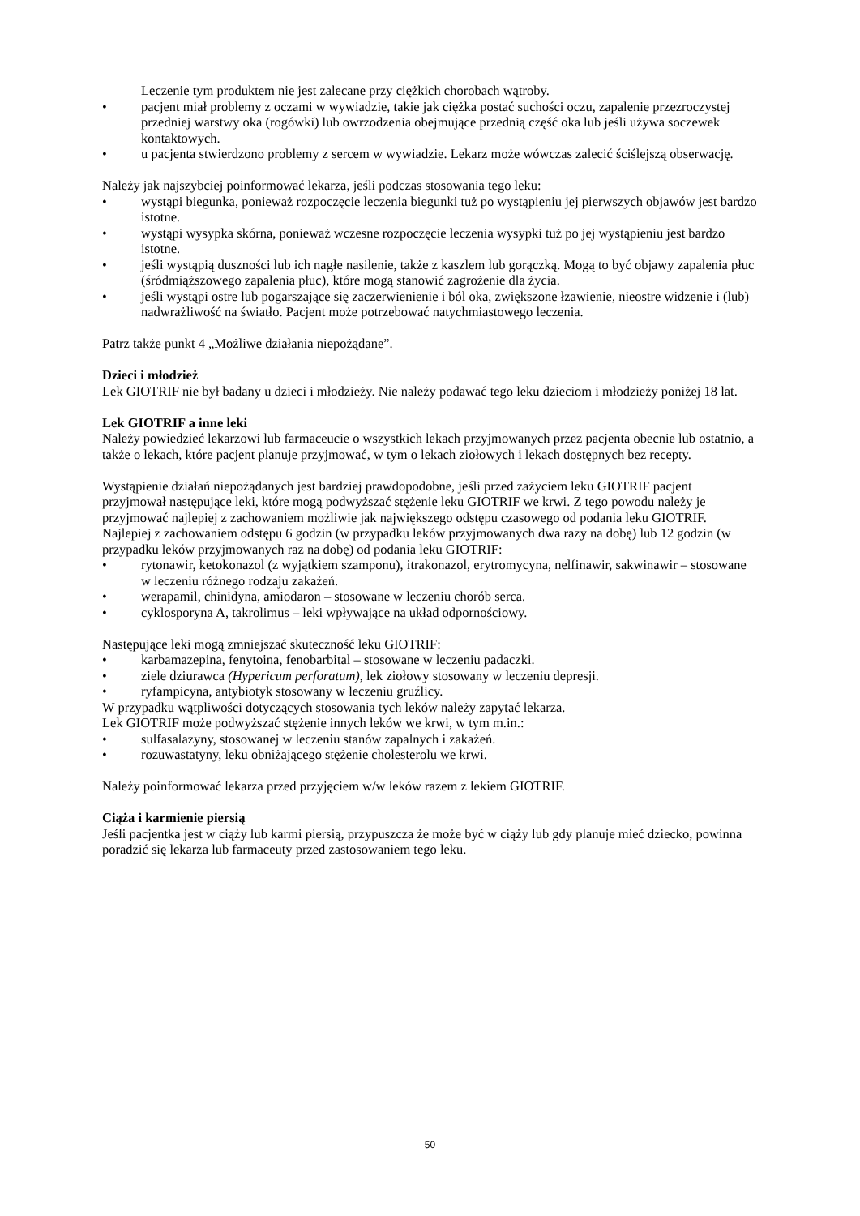Leczenie tym produktem nie jest zalecane przy ciężkich chorobach wątroby.
• pacjent miał problemy z oczami w wywiadzie, takie jak ciężka postać suchości oczu, zapalenie przezroczystej przedniej warstwy oka (rogówki) lub owrzodzenia obejmujące przednią część oka lub jeśli używa soczewek kontaktowych.
• u pacjenta stwierdzono problemy z sercem w wywiadzie. Lekarz może wówczas zalecić ściślejszą obserwację.
Należy jak najszybciej poinformować lekarza, jeśli podczas stosowania tego leku:
• wystąpi biegunka, ponieważ rozpoczęcie leczenia biegunki tuż po wystąpieniu jej pierwszych objawów jest bardzo istotne.
• wystąpi wysypka skórna, ponieważ wczesne rozpoczęcie leczenia wysypki tuż po jej wystąpieniu jest bardzo istotne.
• jeśli wystąpią duszności lub ich nagłe nasilenie, także z kaszlem lub gorączką. Mogą to być objawy zapalenia płuc (śródmiąższowego zapalenia płuc), które mogą stanowić zagrożenie dla życia.
• jeśli wystąpi ostre lub pogarszające się zaczerwienienie i ból oka, zwiększone łzawienie, nieostre widzenie i (lub) nadwrażliwość na światło. Pacjent może potrzebować natychmiastowego leczenia.
Patrz także punkt 4 „Możliwe działania niepożądane”.
Dzieci i młodzież
Lek GIOTRIF nie był badany u dzieci i młodzieży. Nie należy podawać tego leku dzieciom i młodzieży poniżej 18 lat.
Lek GIOTRIF a inne leki
Należy powiedzieć lekarzowi lub farmaceucie o wszystkich lekach przyjmowanych przez pacjenta obecnie lub ostatnio, a także o lekach, które pacjent planuje przyjmować, w tym o lekach ziołowych i lekach dostępnych bez recepty.
Wystąpienie działań niepożądanych jest bardziej prawdopodobne, jeśli przed zażyciem leku GIOTRIF pacjent przyjmował następujące leki, które mogą podwyższać stężenie leku GIOTRIF we krwi. Z tego powodu należy je przyjmować najlepiej z zachowaniem możliwie jak największego odstępu czasowego od podania leku GIOTRIF. Najlepiej z zachowaniem odstępu 6 godzin (w przypadku leków przyjmowanych dwa razy na dobę) lub 12 godzin (w przypadku leków przyjmowanych raz na dobę) od podania leku GIOTRIF:
• rytonawir, ketokonazol (z wyjątkiem szamponu), itrakonazol, erytromycyna, nelfinawir, sakwinawir – stosowane w leczeniu różnego rodzaju zakażeń.
• werapamil, chinidyna, amiodaron – stosowane w leczeniu chorób serca.
• cyklosporyna A, takrolimus – leki wpływające na układ odpornościowy.
Następujące leki mogą zmniejszać skuteczność leku GIOTRIF:
• karbamazepina, fenytoina, fenobarbital – stosowane w leczeniu padaczki.
• ziele dziurawca (Hypericum perforatum), lek ziołowy stosowany w leczeniu depresji.
• ryfampicyna, antybiotyk stosowany w leczeniu gruźlicy.
W przypadku wątpliwości dotyczących stosowania tych leków należy zapytać lekarza.
Lek GIOTRIF może podwyższać stężenie innych leków we krwi, w tym m.in.:
• sulfasalazyny, stosowanej w leczeniu stanów zapalnych i zakażeń.
• rozuwastatyny, leku obniżającego stężenie cholesterolu we krwi.
Należy poinformować lekarza przed przyjęciem w/w leków razem z lekiem GIOTRIF.
Ciąża i karmienie piersią
Jeśli pacjentka jest w ciąży lub karmi piersią, przypuszcza że może być w ciąży lub gdy planuje mieć dziecko, powinna poradzić się lekarza lub farmaceuty przed zastosowaniem tego leku.
50